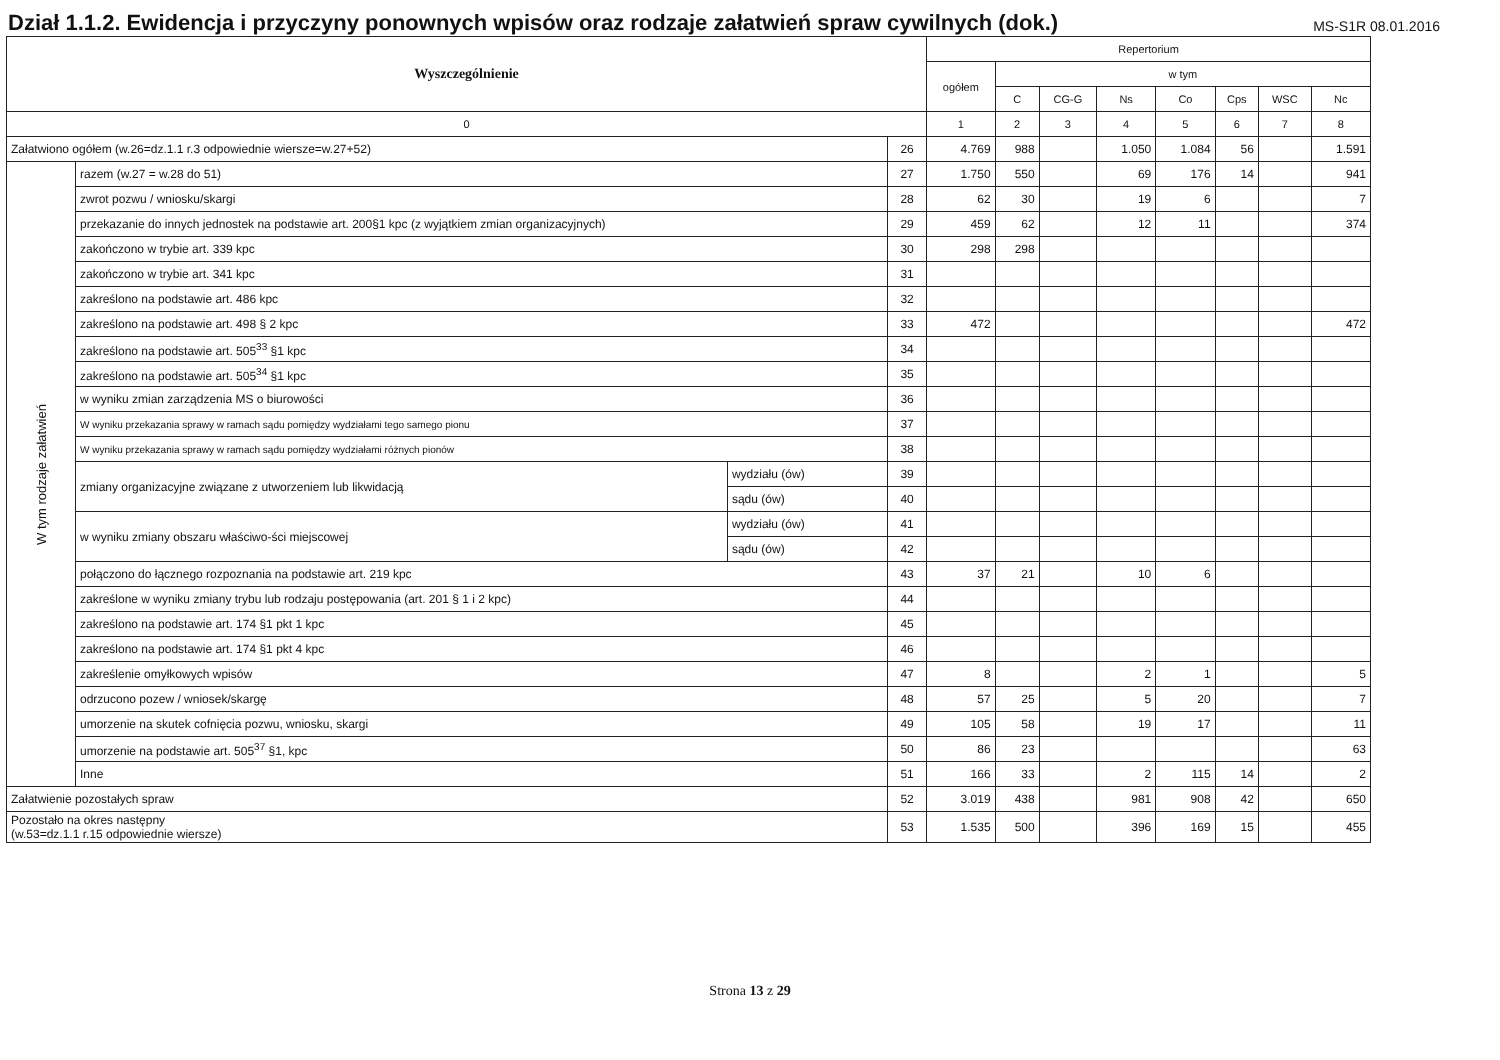Dział 1.1.2. Ewidencja i przyczyny ponownych wpisów oraz rodzaje załatwień spraw cywilnych (dok.)
MS-S1R 08.01.2016
| Wyszczególnienie | | | | Repertorium | | | | | | | |
| --- | --- | --- | --- | --- | --- | --- | --- | --- | --- | --- | --- |
| | | | | ogółem | w tym | | | | | | |
| | | | | | C | CG-G | Ns | Co | Cps | WSC | Nc |
| 0 | | | | 1 | 2 | 3 | 4 | 5 | 6 | 7 | 8 |
| Załatwiono ogółem (w.26=dz.1.1 r.3 odpowiednie wiersze=w.27+52) | | | 26 | 4.769 | 988 | | 1.050 | 1.084 | 56 | | 1.591 |
| W tym rodzaje załatwień | razem (w.27 = w.28 do 51) | | 27 | 1.750 | 550 | | 69 | 176 | 14 | | 941 |
| | zwrot pozwu / wniosku/skargi | | 28 | 62 | 30 | | 19 | 6 | | | 7 |
| | przekazanie do innych jednostek na podstawie art. 200§1 kpc (z wyjątkiem zmian organizacyjnych) | | 29 | 459 | 62 | | 12 | 11 | | | 374 |
| | zakończono w trybie art. 339 kpc | | 30 | 298 | 298 | | | | | | |
| | zakończono w trybie art. 341 kpc | | 31 | | | | | | | | |
| | zakreślono na podstawie art. 486 kpc | | 32 | | | | | | | | |
| | zakreślono na podstawie art. 498 § 2 kpc | | 33 | 472 | | | | | | | 472 |
| | zakreślono na podstawie art. 505<sup>33</sup> §1 kpc | | 34 | | | | | | | | |
| | zakreślono na podstawie art. 505<sup>34</sup> §1 kpc | | 35 | | | | | | | | |
| | w wyniku zmian zarządzenia MS o biurowości | | 36 | | | | | | | | |
| | W wyniku przekazania sprawy w ramach sądu pomiędzy wydziałami tego samego pionu | | 37 | | | | | | | | |
| | W wyniku przekazania sprawy w ramach sądu pomiędzy wydziałami różnych pionów | | 38 | | | | | | | | |
| | zmiany organizacyjne związane z utworzeniem lub likwidacją | wydziału (ów) | 39 | | | | | | | | |
| | | sądu (ów) | 40 | | | | | | | | |
| | w wyniku zmiany obszaru właściwo-ści miejscowej | wydziału (ów) | 41 | | | | | | | | |
| | | sądu (ów) | 42 | | | | | | | | |
| | połączono do łącznego rozpoznania na podstawie art. 219 kpc | | 43 | 37 | 21 | | 10 | 6 | | | |
| | zakreślone w wyniku zmiany trybu lub rodzaju postępowania (art. 201 § 1 i 2 kpc) | | 44 | | | | | | | | |
| | zakreślono na podstawie art. 174 §1 pkt 1 kpc | | 45 | | | | | | | | |
| | zakreślono na podstawie art. 174 §1 pkt 4 kpc | | 46 | | | | | | | | |
| | zakreślenie omyłkowych wpisów | | 47 | 8 | | | 2 | 1 | | | 5 |
| | odrzucono pozew / wniosek/skargę | | 48 | 57 | 25 | | 5 | 20 | | | 7 |
| | umorzenie na skutek cofnięcia pozwu, wniosku, skargi | | 49 | 105 | 58 | | 19 | 17 | | | 11 |
| | umorzenie na podstawie art. 505<sup>37</sup> §1, kpc | | 50 | 86 | 23 | | | | | | 63 |
| | Inne | | 51 | 166 | 33 | | 2 | 115 | 14 | | 2 |
| Załatwienie pozostałych spraw | | | 52 | 3.019 | 438 | | 981 | 908 | 42 | | 650 |
| Pozostało na okres następny (w.53=dz.1.1 r.15 odpowiednie wiersze) | | | 53 | 1.535 | 500 | | 396 | 169 | 15 | | 455 |
Strona 13 z 29